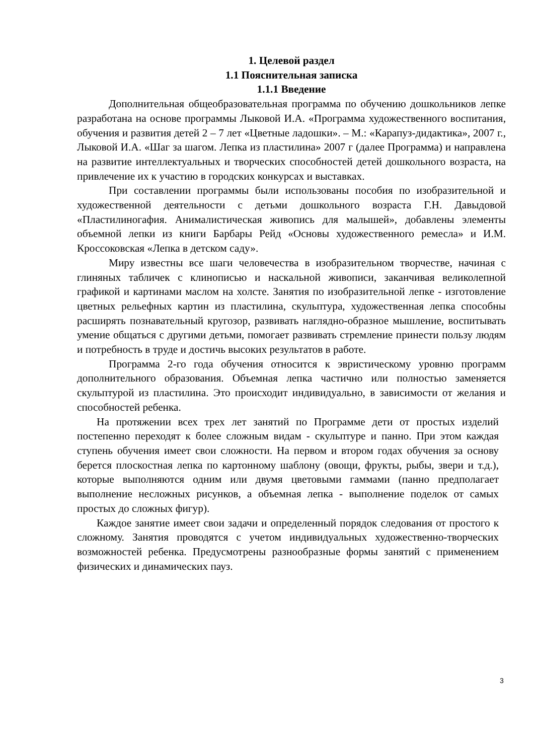1. Целевой раздел
1.1 Пояснительная записка
1.1.1 Введение
Дополнительная общеобразовательная программа по обучению дошкольников лепке разработана на основе программы Лыковой И.А. «Программа художественного воспитания, обучения и развития детей 2 – 7 лет «Цветные ладошки». – М.: «Карапуз-дидактика», 2007 г., Лыковой И.А. «Шаг за шагом. Лепка из пластилина» 2007 г (далее Программа) и направлена на развитие интеллектуальных и творческих способностей детей дошкольного возраста, на привлечение их к участию в городских конкурсах и выставках.
При составлении программы были использованы пособия по изобразительной и художественной деятельности с детьми дошкольного возраста Г.Н. Давыдовой «Пластилиногафия. Анималистическая живопись для малышей», добавлены элементы объемной лепки из книги Барбары Рейд «Основы художественного ремесла» и И.М. Кроссоковская «Лепка в детском саду».
Миру известны все шаги человечества в изобразительном творчестве, начиная с глиняных табличек с клинописью и наскальной живописи, заканчивая великолепной графикой и картинами маслом на холсте. Занятия по изобразительной лепке - изготовление цветных рельефных картин из пластилина, скульптура, художественная лепка способны расширять познавательный кругозор, развивать наглядно-образное мышление, воспитывать умение общаться с другими детьми, помогает развивать стремление принести пользу людям и потребность в труде и достичь высоких результатов в работе.
Программа 2-го года обучения относится к эвристическому уровню программ дополнительного образования. Объемная лепка частично или полностью заменяется скульптурой из пластилина. Это происходит индивидуально, в зависимости от желания и способностей ребенка.
На протяжении всех трех лет занятий по Программе дети от простых изделий постепенно переходят к более сложным видам - скульптуре и панно. При этом каждая ступень обучения имеет свои сложности. На первом и втором годах обучения за основу берется плоскостная лепка по картонному шаблону (овощи, фрукты, рыбы, звери и т.д.), которые выполняются одним или двумя цветовыми гаммами (панно предполагает выполнение несложных рисунков, а объемная лепка - выполнение поделок от самых простых до сложных фигур).
Каждое занятие имеет свои задачи и определенный порядок следования от простого к сложному. Занятия проводятся с учетом индивидуальных художественно-творческих возможностей ребенка. Предусмотрены разнообразные формы занятий с применением физических и динамических пауз.
3